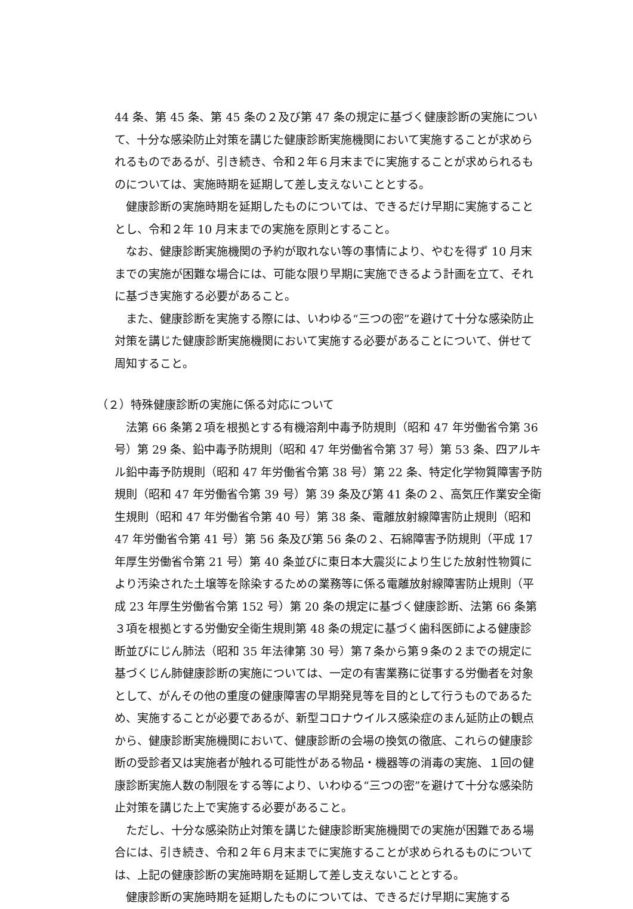44 条、第 45 条、第 45 条の２及び第 47 条の規定に基づく健康診断の実施について、十分な感染防止対策を講じた健康診断実施機関において実施することが求められるものであるが、引き続き、令和２年６月末までに実施することが求められるものについては、実施時期を延期して差し支えないこととする。
健康診断の実施時期を延期したものについては、できるだけ早期に実施することとし、令和２年 10 月末までの実施を原則とすること。
なお、健康診断実施機関の予約が取れない等の事情により、やむを得ず 10 月末までの実施が困難な場合には、可能な限り早期に実施できるよう計画を立て、それに基づき実施する必要があること。
また、健康診断を実施する際には、いわゆる“三つの密”を避けて十分な感染防止対策を講じた健康診断実施機関において実施する必要があることについて、併せて周知すること。
（２）特殊健康診断の実施に係る対応について
法第 66 条第２項を根拠とする有機溶剤中毒予防規則（昭和 47 年労働省令第 36 号）第 29 条、鉛中毒予防規則（昭和 47 年労働省令第 37 号）第 53 条、四アルキル鉛中毒予防規則（昭和 47 年労働省令第 38 号）第 22 条、特定化学物質障害予防規則（昭和 47 年労働省令第 39 号）第 39 条及び第 41 条の２、高気圧作業安全衛生規則（昭和 47 年労働省令第 40 号）第 38 条、電離放射線障害防止規則（昭和 47 年労働省令第 41 号）第 56 条及び第 56 条の２、石綿障害予防規則（平成 17 年厚生労働省令第 21 号）第 40 条並びに東日本大震災により生じた放射性物質により汚染された土壌等を除染するための業務等に係る電離放射線障害防止規則（平成 23 年厚生労働省令第 152 号）第 20 条の規定に基づく健康診断、法第 66 条第３項を根拠とする労働安全衛生規則第 48 条の規定に基づく歯科医師による健康診断並びにじん肺法（昭和 35 年法律第 30 号）第７条から第９条の２までの規定に基づくじん肺健康診断の実施については、一定の有害業務に従事する労働者を対象として、がんその他の重度の健康障害の早期発見等を目的として行うものであるため、実施することが必要であるが、新型コロナウイルス感染症のまん延防止の観点から、健康診断実施機関において、健康診断の会場の換気の徹底、これらの健康診断の受診者又は実施者が触れる可能性がある物品・機器等の消毒の実施、１回の健康診断実施人数の制限をする等により、いわゆる“三つの密”を避けて十分な感染防止対策を講じた上で実施する必要があること。
ただし、十分な感染防止対策を講じた健康診断実施機関での実施が困難である場合には、引き続き、令和２年６月末までに実施することが求められるものについては、上記の健康診断の実施時期を延期して差し支えないこととする。
健康診断の実施時期を延期したものについては、できるだけ早期に実施する